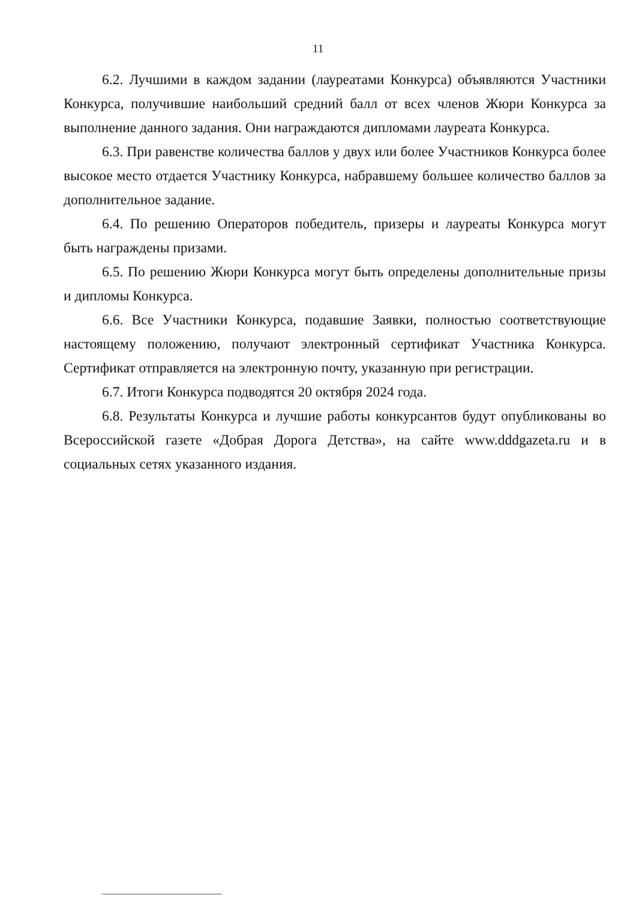11
6.2. Лучшими в каждом задании (лауреатами Конкурса) объявляются Участники Конкурса, получившие наибольший средний балл от всех членов Жюри Конкурса за выполнение данного задания. Они награждаются дипломами лауреата Конкурса.
6.3. При равенстве количества баллов у двух или более Участников Конкурса более высокое место отдается Участнику Конкурса, набравшему большее количество баллов за дополнительное задание.
6.4. По решению Операторов победитель, призеры и лауреаты Конкурса могут быть награждены призами.
6.5. По решению Жюри Конкурса могут быть определены дополнительные призы и дипломы Конкурса.
6.6. Все Участники Конкурса, подавшие Заявки, полностью соответствующие настоящему положению, получают электронный сертификат Участника Конкурса. Сертификат отправляется на электронную почту, указанную при регистрации.
6.7. Итоги Конкурса подводятся 20 октября 2024 года.
6.8. Результаты Конкурса и лучшие работы конкурсантов будут опубликованы во Всероссийской газете «Добрая Дорога Детства», на сайте www.dddgazeta.ru и в социальных сетях указанного издания.